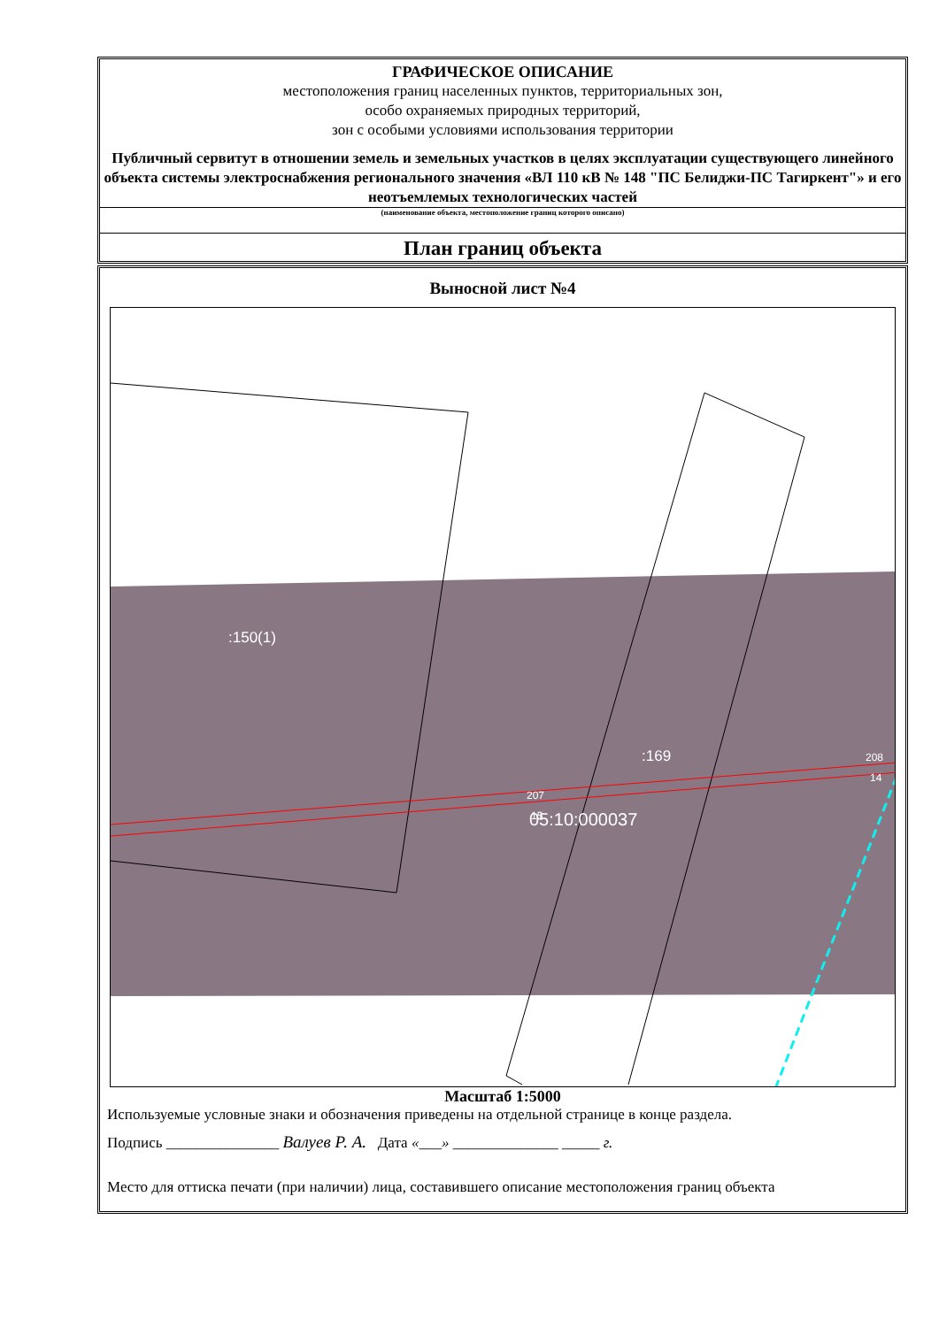ГРАФИЧЕСКОЕ ОПИСАНИЕ
местоположения границ населенных пунктов, территориальных зон,
особо охраняемых природных территорий,
зон с особыми условиями использования территории
Публичный сервитут в отношении земель и земельных участков в целях эксплуатации существующего линейного объекта системы электроснабжения регионального значения «ВЛ 110 кВ № 148 "ПС Белиджи-ПС Тагиркент"» и его неотъемлемых технологических частей
(наименование объекта, местоположение границ которого описано)
План границ объекта
Выносной лист №4
:150(1)
:169
207
15
05:10:000037
208
14
Масштаб 1:5000
Используемые условные знаки и обозначения приведены на отдельной странице в конце раздела.
Подпись _______________ Валуев Р. А. Дата «___» ______________ _____ г.
Место для оттиска печати (при наличии) лица, составившего описание местоположения границ объекта